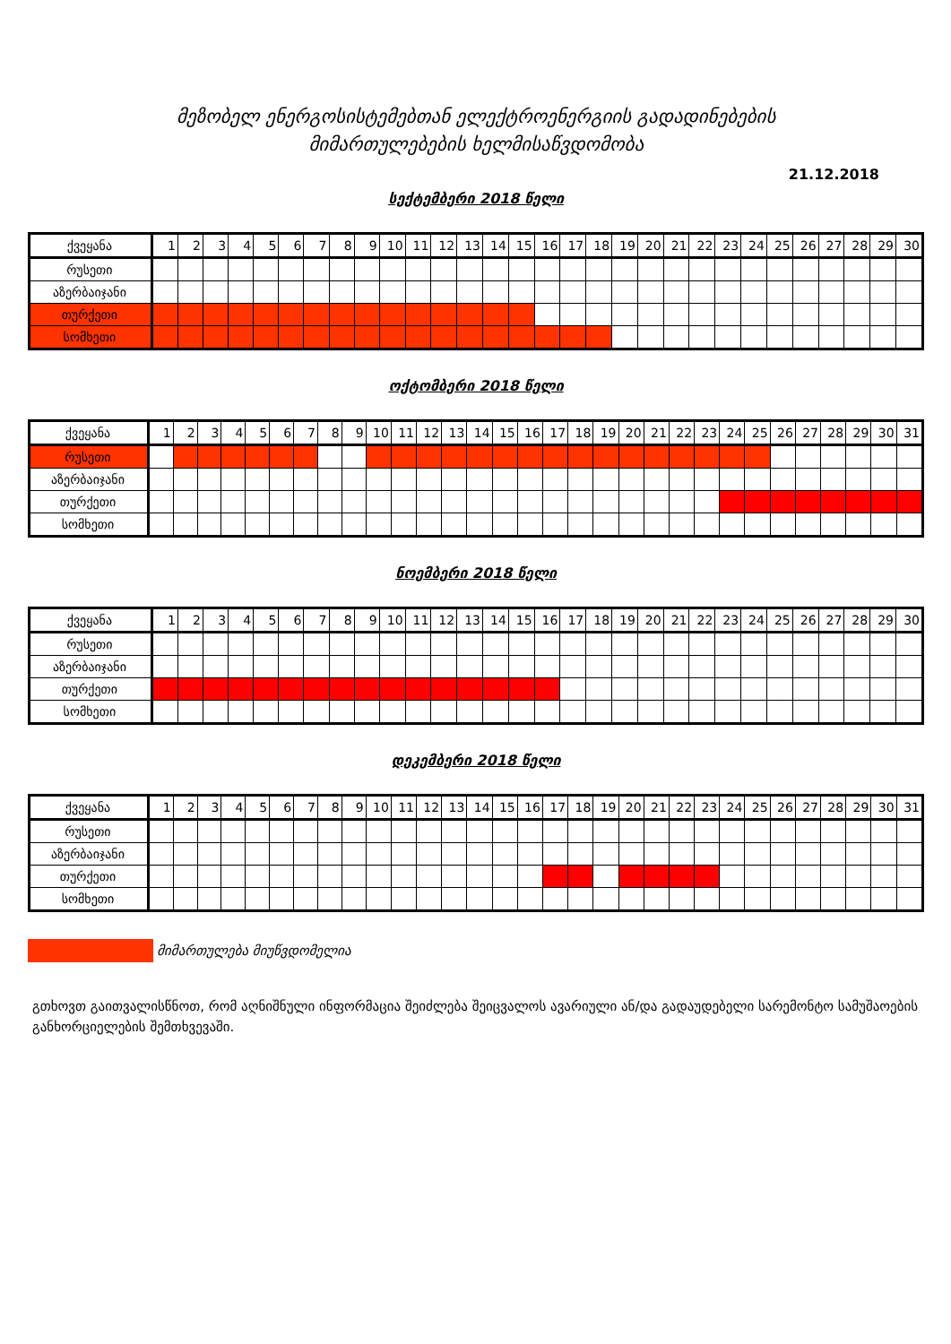მეზობელ ენერგოსისტემებთან ელექტროენერგიის გადადინებების
მიმართულებების ხელმისაწვდომობა
21.12.2018
სექტემბერი 2018 წელი
| ქვეყანა | 1 | 2 | 3 | 4 | 5 | 6 | 7 | 8 | 9 | 10 | 11 | 12 | 13 | 14 | 15 | 16 | 17 | 18 | 19 | 20 | 21 | 22 | 23 | 24 | 25 | 26 | 27 | 28 | 29 | 30 |
| --- | --- | --- | --- | --- | --- | --- | --- | --- | --- | --- | --- | --- | --- | --- | --- | --- | --- | --- | --- | --- | --- | --- | --- | --- | --- | --- | --- | --- | --- | --- |
| რუსეთი | | | | | | | | | | | | | | | | | | | | | | | | | | | | | | |
| აზერბაიჯანი | | | | | | | | | | | | | | | | | | | | | | | | | | | | | | |
| თურქეთი | | | | | | | | | | | | | | | | | | | | | | | | | | | | | | |
| სომხეთი | | | | | | | | | | | | | | | | | | | | | | | | | | | | | | |
ოქტომბერი 2018 წელი
| ქვეყანა | 1 | 2 | 3 | 4 | 5 | 6 | 7 | 8 | 9 | 10 | 11 | 12 | 13 | 14 | 15 | 16 | 17 | 18 | 19 | 20 | 21 | 22 | 23 | 24 | 25 | 26 | 27 | 28 | 29 | 30 | 31 |
| --- | --- | --- | --- | --- | --- | --- | --- | --- | --- | --- | --- | --- | --- | --- | --- | --- | --- | --- | --- | --- | --- | --- | --- | --- | --- | --- | --- | --- | --- | --- | --- |
| რუსეთი | | | | | | | | | | | | | | | | | | | | | | | | | | | | | | | |
| აზერბაიჯანი | | | | | | | | | | | | | | | | | | | | | | | | | | | | | | | |
| თურქეთი | | | | | | | | | | | | | | | | | | | | | | | | | | | | | | | |
| სომხეთი | | | | | | | | | | | | | | | | | | | | | | | | | | | | | | | |
ნოემბერი 2018 წელი
| ქვეყანა | 1 | 2 | 3 | 4 | 5 | 6 | 7 | 8 | 9 | 10 | 11 | 12 | 13 | 14 | 15 | 16 | 17 | 18 | 19 | 20 | 21 | 22 | 23 | 24 | 25 | 26 | 27 | 28 | 29 | 30 |
| --- | --- | --- | --- | --- | --- | --- | --- | --- | --- | --- | --- | --- | --- | --- | --- | --- | --- | --- | --- | --- | --- | --- | --- | --- | --- | --- | --- | --- | --- | --- |
| რუსეთი | | | | | | | | | | | | | | | | | | | | | | | | | | | | | | |
| აზერბაიჯანი | | | | | | | | | | | | | | | | | | | | | | | | | | | | | | |
| თურქეთი | | | | | | | | | | | | | | | | | | | | | | | | | | | | | | |
| სომხეთი | | | | | | | | | | | | | | | | | | | | | | | | | | | | | | |
დეკემბერი 2018 წელი
| ქვეყანა | 1 | 2 | 3 | 4 | 5 | 6 | 7 | 8 | 9 | 10 | 11 | 12 | 13 | 14 | 15 | 16 | 17 | 18 | 19 | 20 | 21 | 22 | 23 | 24 | 25 | 26 | 27 | 28 | 29 | 30 | 31 |
| --- | --- | --- | --- | --- | --- | --- | --- | --- | --- | --- | --- | --- | --- | --- | --- | --- | --- | --- | --- | --- | --- | --- | --- | --- | --- | --- | --- | --- | --- | --- | --- |
| რუსეთი | | | | | | | | | | | | | | | | | | | | | | | | | | | | | | | |
| აზერბაიჯანი | | | | | | | | | | | | | | | | | | | | | | | | | | | | | | | |
| თურქეთი | | | | | | | | | | | | | | | | | | | | | | | | | | | | | | | |
| სომხეთი | | | | | | | | | | | | | | | | | | | | | | | | | | | | | | | |
მიმართულება მიუწვდომელია
გთხოვთ გაითვალისწნოთ, რომ აღნიშნული ინფორმაცია შეიძლება შეიცვალოს ავარიული ან/და გადაუდებელი სარემონტო სამუშაოების განხორციელების შემთხვევაში.